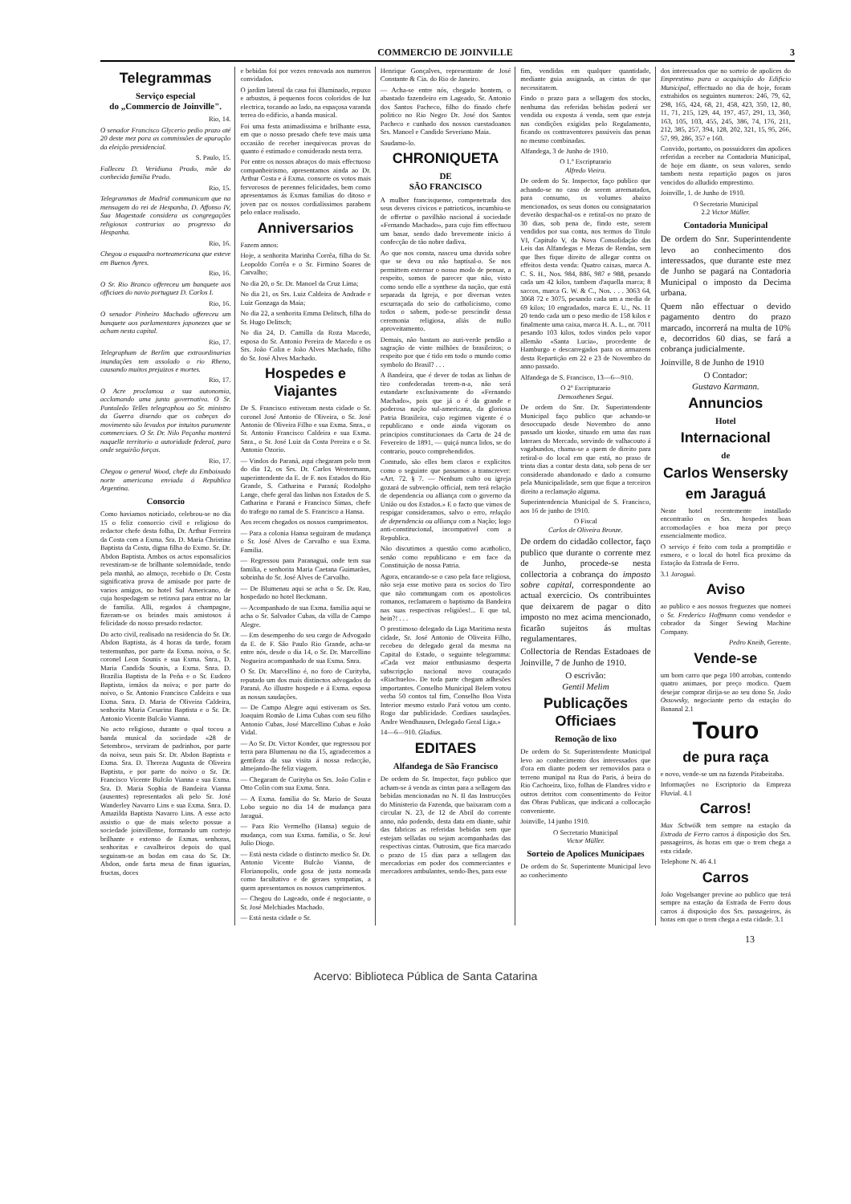COMMERCIO DE JOINVILLE 3
Telegrammas
Serviço especial
do „Commercio de Joinville".
Rio, 14.
O senador Francisco Glycerio pedio prazo até 20 deste mez para as commissões de apuração da eleição presidencial.
S. Paulo, 15.
Falleceu D. Veridiana Prado, mãe da conhecida familia Prado.
Rio, 15.
Telegrammas de Madrid communicam que na mensagem do rei de Hespanha, D. Affonso IV, Sua Magestade considera as congregações religiosas contrarias ao progresso da Hespanha.
Rio, 16.
Chegou a esquadra norteamericana que esteve em Buenos Ayres.
Rio, 16.
O Sr. Rio Branco offereceu um banquete aos officiaes do navio portuguez D. Carlos I.
Rio, 16.
O senador Pinheiro Machado offereceu um banquete aos parlamentares japonezes que se acham nesta capital.
Rio, 17.
Telegrapham de Berlim que extraordinarias inundações tem assolado o rio Rheno, causando muitos prejuizos e mortes.
Rio, 17.
O Acre proclamou a sua autonomia, acclamando uma junta governativa. O Sr. Pantaleão Telles telegraphou ao Sr. ministro da Guerra disendo que os cabeças do movimento são levados por intuitos puramente commerciaes. O Sr. Dr. Nilo Peçanha manterá naquelle territorio a autoridade federal, para onde seguirão forças.
Rio, 17.
Chegou o general Wood, chefe da Embaixada norte americana enviada á Republica Argentina.
Consorcio
Como haviamos noticiado, celebrou-se no dia 15 o feliz consorcio civil e religioso do redactor chefe desta folha, Dr. Arthur Ferreira da Costa com a Exma. Sra. D. Maria Christina Baptista da Costa, digna filha do Exmo. Sr. Dr. Abdon Baptista. Ambos os actos esponsalicios revestiram-se de brilhante solemnidade, tendo pela manhã, ao almoço, recebido o Dr. Costa significativa prova de amisade por parte de varios amigos, no hotel Sul Americano, de cuja hospedagem se retirava para entrar no lar de familia. Alli, regados á champagne, fizeram-se os brindes mais amistosos á felicidade do nosso presado redactor.
Do acto civil, realisado na residencia do Sr. Dr. Abdon Baptista, ás 4 horas da tarde, foram testemunhas, por parte da Exma. noiva, o Sr. coronel Leon Sounis e sua Exma. Snra., D. Maria Candida Sounis, a Exma. Snra. D. Brazilia Baptista de la Peña e o Sr. Eudoro Baptista, irmãos da noiva; e por parte do noivo, o Sr. Antonio Francisco Caldeira e sua Exma. Snra. D. Maria de Oliveira Caldeira, senhorita Maria Cesarina Baptista e o Sr. Dr. Antonio Vicente Bulcão Vianna.
No acto religioso, durante o qual tocou a banda musical da sociedade «28 de Setembro», serviram de padrinhos, por parte da noiva, seus pais Sr. Dr. Abdon Baptista e Exma. Sra. D. Thereza Augusta de Oliveira Baptista, e por parte do noivo o Sr. Dr. Francisco Vicente Bulcão Vianna e sua Exma. Sra. D. Maria Sophia de Bandeira Vianna (ausentes) representados ali pelo Sr. José Wanderley Navarro Lins e sua Exma. Snra. D. Amazilda Baptista Navarro Lins. A esse acto assistio o que de mais selecto possue a sociedade joinvillense, formando um cortejo brilhante e extenso de Exmas. senhoras, senhoritas e cavalheiros depois do qual seguiram-se as bodas em casa do Sr. Dr. Abdon, onde farta mesa de finas iguarias, fructas, doces
e bebidas foi por vezes renovada aos numeros convidados.
O jardim lateral da casa foi illuminado, repuxo e arbustos, á pequenos focos coloridos de luz electrica, tocando ao lado, na espaçosa varanda terrea do edificio, a banda musical.
Foi uma festa animadissima e brilhante essa, em que o nosso presado chefe teve mais uma occasião de receber inequivocas provas do quanto é estimado e considerado nesta terra.
Por entre os nossos abraços do mais effectuoso companheirismo, apresentamos ainda ao Dr. Arthur Costa e á Exma. consorte os votos mais fervorosos de perennes felicidades, bem como apresentamos ás Exmas familias do ditoso e joven par os nossos cordialissimos parabens pelo enlace realisado.
Anniversarios
Fazem annos:
Hoje, a senhorita Marinha Corrêa, filha do Sr. Leopoldo Corrêa e o Sr. Firmino Soares de Carvalho;
No dia 20, o Sr. Dr. Manoel da Cruz Lima;
No dia 21, os Srs. Luiz Caldeira de Andrade e Luiz Gonzaga da Maia;
No dia 22, a senhorita Emma Delitsch, filha do Sr. Hugo Delitsch;
No dia 24, D. Camilla da Roza Macedo, esposa do Sr. Antonio Pereira de Macedo e os Srs. João Colin e João Alves Machado, filho do Sr. José Alves Machado.
Hospedes e Viajantes
De S. Francisco estiveram nesta cidade o Sr. coronel José Antonio de Oliveira, o Sr. José Antonio de Oliveira Filho e sua Exma. Snra., o Sr. Antonio Francisco Caldeira e sua Exma. Snra., o Sr. José Luiz da Costa Pereira e o Sr. Antonio Ozorio.
— Vindos do Paraná, aqui chegaram pelo trem do dia 12, os Srs. Dr. Carlos Westermann, superintendente da E. de F. nos Estados do Rio Grande, S. Catharina e Paraná; Rodolpho Lange, chefe geral das linhas nos Estados de S. Catharina e Paraná e Francisco Simas, chefe do trafego no ramal de S. Francisco a Hansa.
Aos recem chegados os nossos cumprimentos.
— Para a colonia Hansa seguiram de mudança o Sr. José Alves de Carvalho e sua Exma. Familia.
— Regressou para Paranaguá, onde tem sua familia, e senhorita Maria Caetana Guimarães, sobrinha do Sr. José Alves de Carvalho.
— De Blumenau aqui se acha o Sr. Dr. Rau, hospedado no hotel Beckmann.
— Acompanhado de sua Exma. familia aqui se acha o Sr. Salvador Cubas, da villa de Campo Alegre.
— Em desempenho do seu cargo de Advogado da E. de F. São Paulo Rio Grande, acha-se entre nós, desde o dia 14, o Sr. Dr. Marcellino Nogueira acompanhado de sua Exma. Snra.
O Sr. Dr. Marcellino é, no foro de Curityba, reputado um dos mais distinctos advogados do Paraná. Ao illustre hospede e á Exma. esposa as nossas saudações.
— De Campo Alegre aqui estiveram os Srs. Joaquim Romão de Lima Cubas com seu filho Antonio Cubas, José Marcellino Cubas e João Vidal.
— Ao Sr. Dr. Victor Konder, que regressou por terra para Blumenau no dia 15, agradecemos a gentileza da sua visita á nossa redacção, almejando-lhe feliz viagem.
— Chegaram de Curityba os Srs. João Colin e Otto Colin com sua Exma. Snra.
— A Exma. familia do Sr. Mario de Souza Lobo seguio no dia 14 de mudança para Jaraguá.
— Para Rio Vermelho (Hansa) seguio de mudança, com sua Exma. familia, o Sr. José Julio Diogo.
— Está nesta cidade o distincto medico Sr. Dr. Antonio Vicente Bulcão Vianna, de Florianopolis, onde gosa de justa nomeada como facultativo e de geraes sympatias, a quem apresentamos os nossos cumprimentos.
— Chegou do Lageado, onde é negociante, o Sr. José Melchiades Machado.
— Está nesta cidade o Sr.
Henrique Gonçalves, representante de José Constante & Cia. do Rio de Janeiro.
— Acha-se entre nós, chegado hontem, o abastado fazendeiro em Lageado, Sr. Antonio dos Santos Pacheco, filho do finado chefe politico no Rio Negro Dr. José dos Santos Pacheco e cunhado dos nossos cuestadoanos Srs. Manoel e Candido Severiano Maia.
Saudamo-lo.
CHRONIQUETA
DE
SÃO FRANCISCO
A mulher francisquense, compenetrada dos seus deveres civicos e patrioticos, incumbiu-se de offertar o pavilhão nacional á sociedade «Fernando Machado», para cujo fim effectuou um basar, sendo dado brevemente inicio á confecção de tão nobre dadiva.
Ao que nos consta, nasceu uma duvida sobre que se deva ou não baptisal-o. Se nos permittem externar o nosso modo de pensar, a respeito, somos de parecer que não, visto como sendo elle a synthese da nação, que está separada da Igreja, e por diversas vezes escurraçada do seio do catholicismo, como todos o sabem, pode-se prescindir dessa ceremonia religiosa, aliás de nullo aproveitamento.
Demais, não bastam ao auri-verde pendão a sagração de vinte milhões de brasileiros; o respeito por que é tido em todo o mundo como symbolo do Brasil? . . .
A Bandeira, que é dever de todas as linhas de tiro confederadas terem-n-a, não será estandarte exclusivamente do «Fernando Machado», pois que já o é da grande e poderosa nação sul-americana, da gloriosa Patria Brasileira, cujo regimen vigente é o republicano e onde ainda vigoram os principios constitucionaes da Carta de 24 de Fevereiro de 1891, — quiçá nunca lidos, se do contrario, pouco comprehendidos.
Comtudo, são elles bem claros e explicitos como o seguinte que passamos a transcrever: «Art. 72. § 7. — Nenhum culto ou igreja gozará de subvenção official, nem terá relação de dependencia ou alliança com o governo da União ou dos Estados.» E o facto que vimos de respigar consideramos, salvo o erro, relação de dependencia ou alliança com a Nação; logo anti-constitucional, incompativel com a Republica.
Não discutimos a questão como acatholico, senão como republicano e em face da Constituição de nossa Patria.
Agora, encarando-se o caso pela face religiosa, não seja esse motivo para os socios do Tiro que não commungam com os apostolicos romanos, reclamarem o baptismo da Bandeira nas suas respectivas religiões!... E que tal, hein?! . . .
O prestimoso delegado da Liga Maritima nesta cidade, Sr. José Antonio de Oliveira Filho, recebeu do delegado geral da mesma na Capital do Estado, o seguinte telegramma: «Cada vez maior enthusiasmo desperta subscripção nacional novo couraçado «Riachuelo». De toda parte chegam adhesões importantes. Conselho Municipal Belem votou verba 50 contos tal fim, Conselho Boa Vista Interior mesmo estado Pará votou um conto. Rogo dar publicidade. Cordiaes saudações. Andre Wendhausen, Delegado Geral Liga.»
14—6—910. Gladius.
EDITAES
Alfandega de São Francisco
De ordem do Sr. Inspector, faço publico que acham-se á venda as cintas para a sellagem das bebidas mencionadas no N. II das Instrucções do Ministerio da Fazenda, que baixaram com a circular N. 23, de 12 de Abril do corrente anno, não podendo, desta data em diante, sahir das fabricas as referidas bebidas sem que estejam selladas ou sejam acompanhadas das respectivas cintas. Outrosim, que fica marcado o prazo de 15 dias para a sellagem das mercadorias em poder dos commerciantes e mercadores ambulantes, sendo-lhes, para esse
fim, vendidas em qualquer quantidade, mediante guia assignada, as cintas de que necessitarem.
Findo o prazo para a sellagem dos stocks, nenhuma das referidas bebidas poderá ser vendida ou exposta á venda, sem que esteja nas condições exigidas pelo Regulamento, ficando os contraventores passiveis das penas no mesmo combinadas.
Alfandega, 3 de Junho de 1910.
O 1.º Escripturario
Alfredo Vieira.
De ordem do Sr. Inspector, faço publico que achando-se no caso de serem arrematados, para consumo, os volumes abaixo mencionados, os seus donos ou consignatarios deverão despachal-os e retiral-os no prazo de 30 dias, sob pena de, findo este, serem vendidos por sua conta, nos termos do Titulo VI, Capitulo V, da Nova Consolidação das Leis das Alfandegas e Mezas de Rendas, sem que lhes fique direito de allegar contra os effeitos desta venda: Quatro caixas, marca A. C. S. H., Nos. 984, 886, 987 e 988, pesando cada um 42 kilos, tambem d'aquella marca; 8 saccos, marca G. W. & C., Nos. . . . 3063 64, 3068 72 e 3075, pesando cada um a media de 69 kilos; 10 engradados, marca E. U., Ns. 11 20 tendo cada um o peso medio de 158 kilos e finalmente uma caixa, marca H. A. L., nr. 7011 pesando 103 kilos, todos vindos pelo vapor allemão «Santa Lucia», procedente de Hamburgo e descarregados para os armazens desta Repartição em 22 e 23 de Novembro do anno passado.
Alfandega de S. Francisco, 13—6—910.
O 2º Escripturario
Demosthenes Segui.
De ordem do Snr. Dr. Superintendente Municipal faço publico que achando-se desoccupado desde Novembro do anno passado um kioske, situado em uma das ruas lateraes do Mercado, servindo de valhacouto á vagabundos, chama-se a quem de direito para retiral-o do local em que está, no praso de trinta dias a contar desta data, sob pena de ser considerado abandonado e dado a consumo pela Municipalidade, sem que fique a terceiros direito a reclamação alguma.
Superintendencia Municipal de S. Francisco, aos 16 de junho de 1910.
O Fiscal
Carlos de Oliveira Bronze.
De ordem do cidadão collector, faço publico que durante o corrente mez de Junho, procede-se nesta collectoria a cobrança do imposto sobre capital, correspondente ao actual exercicio. Os contribuintes que deixarem de pagar o dito imposto no mez acima mencionado, ficarão sujeitos ás multas regulamentares.
Collectoria de Rendas Estadoaes de Joinville, 7 de Junho de 1910.
O escrivão:
Gentil Melim
Publicações Officiaes
Remoção de lixo
De ordem do Sr. Superintendente Municipal levo ao conhecimento dos interessados que d'ora em diante podem ser removidos para o terreno munipal na Rua do Paris, á beira do Rio Cachoeira, lixo, folhas de Flandres vidro e outros detritos com consentimento do Feitor das Obras Publicas, que indicará a collocação conveniente.
Joinville, 14 junho 1910.
O Secretario Municipal
Victor Müller.
Sorteio de Apolices Municipaes
De ordem do Sr. Superintente Municipal levo ao conhecimento
dos interessados que no sorteio de apolices do Emprestimo para a acquisição do Edificio Municipal, effectuado no dia de hoje, foram extrahidos os seguintes numeros: 246, 79, 62, 298, 165, 424, 68, 21, 458, 423, 350, 12, 80, 11, 71, 215, 129, 44, 197, 457, 291, 13, 360, 163, 105, 103, 455, 245, 386, 74, 176, 211, 212, 385, 257, 394, 128, 202, 321, 15, 95, 266, 57, 99, 286, 357 e 160.
Convido, portanto, os possuidores das apolices referidas a receber na Contadoria Municipal, de hoje em diante, os seus valores, sendo tambem nesta repartição pagos os juros vencidos do alludido emprestimo.
Joinville, 1. de Junho de 1910.
O Secretario Municipal
2.2 Victor Müller.
Contadoria Municipal
De ordem do Snr. Superintendente levo ao conhecimento dos interessados, que durante este mez de Junho se pagará na Contadoria Municipal o imposto da Decima urbana.
Quem não effectuar o devido pagamento dentro do prazo marcado, incorrerá na multa de 10% e, decorridos 60 dias, se fará a cobrança judicialmente.
Joinville, 8 de Junho de 1910
O Contador:
Gustavo Karmann.
Annuncios
Hotel
Internacional
de
Carlos Wensersky
em Jaraguá
Neste hotel recentemente installado encontrarão os Srs. hospedes boas accomodações e boa meza por preço essencialmente modico.
O serviço é feito com toda a promptidão e esmero, e o local do hotel fica proximo da Estação da Estrada de Ferro.
3.1 Jaraguá.
Aviso
ao publico e aos nossos freguezes que nomeei o Sr. Frederico Hoffmann como vendedor e cobrador da Singer Sewing Machine Company.
Pedro Kneib, Gerente.
Vende-se
um bom carro que pega 100 arrobas, contendo quatro animaes, por preço modico. Quem desejar comprar dirija-se ao seu dono Sr. João Ossowsky, negociante perto da estação do Bananal 2.1
Touro
de pura raça
e novo, vende-se um na fazenda Pirabeiraba.
Informações no Escriptorio da Empreza Fluvial. 4.1
Carros!
Max Schwölk tem sempre na estação da Estrada de Ferro carros á disposição dos Srs. passageiros, ás horas em que o trem chega a esta cidade.
Telephone N. 46 4.1
Carros
João Vogelsanger previne ao publico que terá sempre na estação da Estrada de Ferro dous carros á disposição dos Srs. passageiros, ás horas em que o trem chega a esta cidade. 3.1
13
Acervo: Biblioteca Pública de Santa Catarina